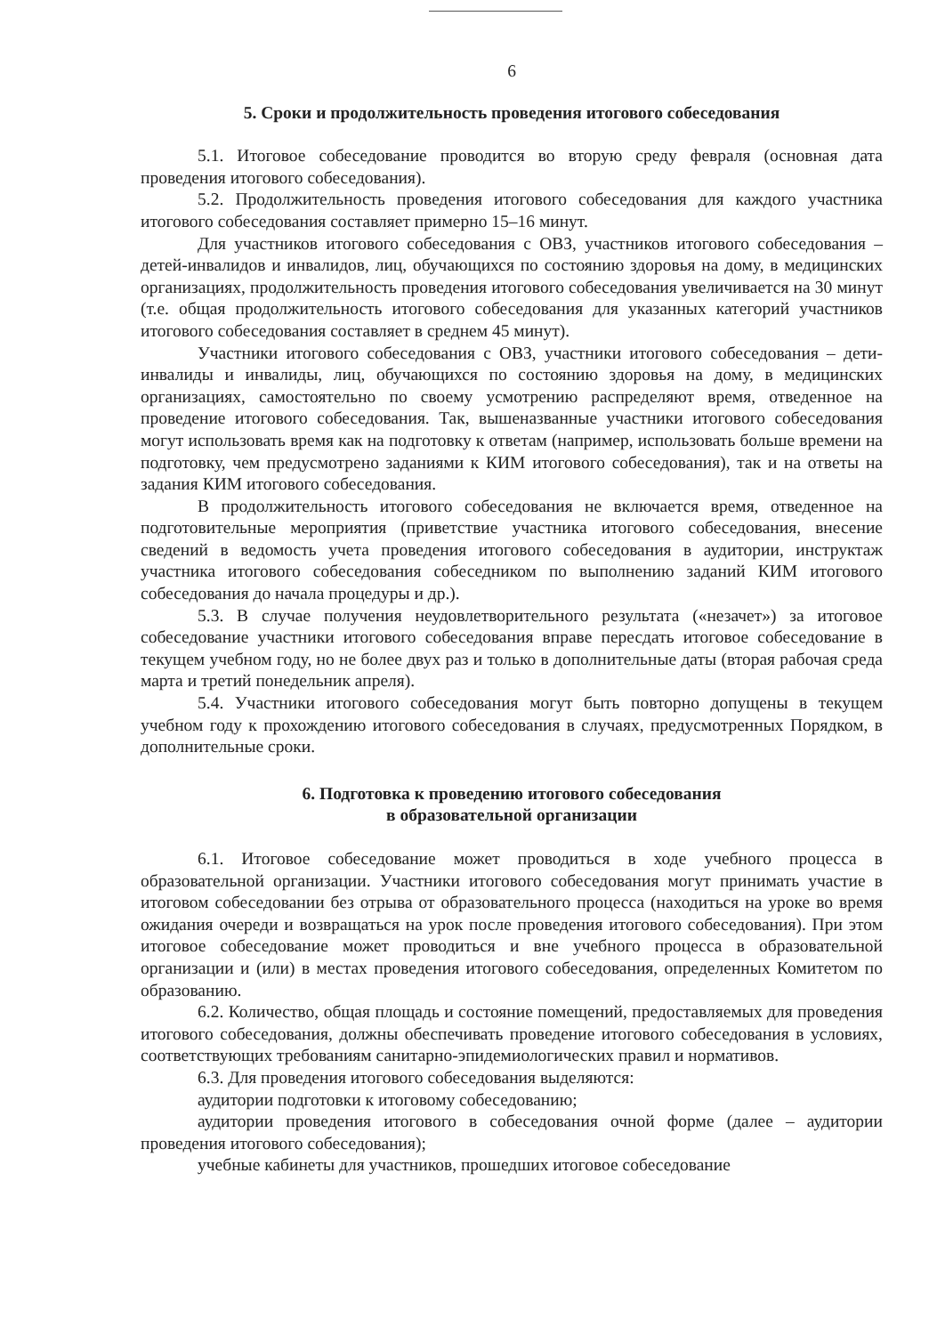6
5. Сроки и продолжительность проведения итогового собеседования
5.1. Итоговое собеседование проводится во вторую среду февраля (основная дата проведения итогового собеседования).
5.2. Продолжительность проведения итогового собеседования для каждого участника итогового собеседования составляет примерно 15–16 минут.
Для участников итогового собеседования с ОВЗ, участников итогового собеседования – детей-инвалидов и инвалидов, лиц, обучающихся по состоянию здоровья на дому, в медицинских организациях, продолжительность проведения итогового собеседования увеличивается на 30 минут (т.е. общая продолжительность итогового собеседования для указанных категорий участников итогового собеседования составляет в среднем 45 минут).
Участники итогового собеседования с ОВЗ, участники итогового собеседования – дети-инвалиды и инвалиды, лиц, обучающихся по состоянию здоровья на дому, в медицинских организациях, самостоятельно по своему усмотрению распределяют время, отведенное на проведение итогового собеседования. Так, вышеназванные участники итогового собеседования могут использовать время как на подготовку к ответам (например, использовать больше времени на подготовку, чем предусмотрено заданиями к КИМ итогового собеседования), так и на ответы на задания КИМ итогового собеседования.
В продолжительность итогового собеседования не включается время, отведенное на подготовительные мероприятия (приветствие участника итогового собеседования, внесение сведений в ведомость учета проведения итогового собеседования в аудитории, инструктаж участника итогового собеседования собеседником по выполнению заданий КИМ итогового собеседования до начала процедуры и др.).
5.3. В случае получения неудовлетворительного результата («незачет») за итоговое собеседование участники итогового собеседования вправе пересдать итоговое собеседование в текущем учебном году, но не более двух раз и только в дополнительные даты (вторая рабочая среда марта и третий понедельник апреля).
5.4. Участники итогового собеседования могут быть повторно допущены в текущем учебном году к прохождению итогового собеседования в случаях, предусмотренных Порядком, в дополнительные сроки.
6. Подготовка к проведению итогового собеседования
в образовательной организации
6.1. Итоговое собеседование может проводиться в ходе учебного процесса в образовательной организации. Участники итогового собеседования могут принимать участие в итоговом собеседовании без отрыва от образовательного процесса (находиться на уроке во время ожидания очереди и возвращаться на урок после проведения итогового собеседования). При этом итоговое собеседование может проводиться и вне учебного процесса в образовательной организации и (или) в местах проведения итогового собеседования, определенных Комитетом по образованию.
6.2. Количество, общая площадь и состояние помещений, предоставляемых для проведения итогового собеседования, должны обеспечивать проведение итогового собеседования в условиях, соответствующих требованиям санитарно-эпидемиологических правил и нормативов.
6.3. Для проведения итогового собеседования выделяются:
аудитории подготовки к итоговому собеседованию;
аудитории проведения итогового в собеседования очной форме (далее – аудитории проведения итогового собеседования);
учебные кабинеты для участников, прошедших итоговое собеседование